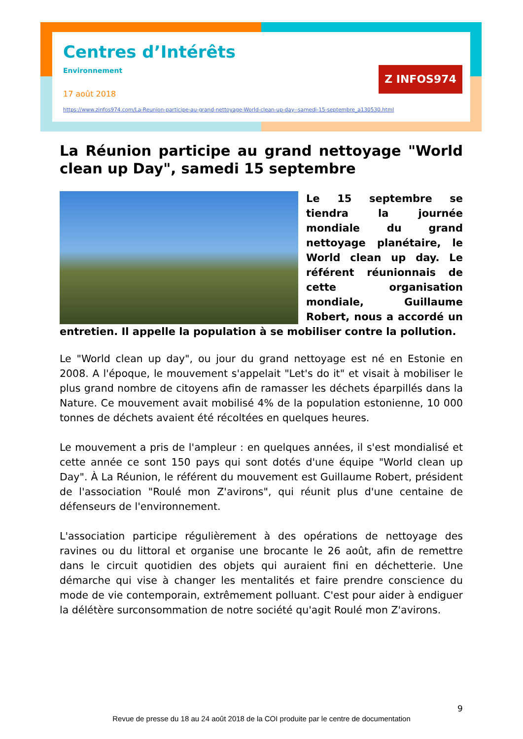Centres d’Intérêts
Environnement
17 août 2018
https://www.zinfos974.com/La-Reunion-participe-au-grand-nettoyage-World-clean-up-day--samedi-15-septembre_a130530.html
Z INFOS974
La Réunion participe au grand nettoyage "World clean up Day", samedi 15 septembre
Le 15 septembre se tiendra la journée mondiale du grand nettoyage planétaire, le World clean up day. Le référent réunionnais de cette organisation mondiale, Guillaume Robert, nous a accordé un entretien. Il appelle la population à se mobiliser contre la pollution.
Le "World clean up day", ou jour du grand nettoyage est né en Estonie en 2008. A l'époque, le mouvement s'appelait "Let's do it" et visait à mobiliser le plus grand nombre de citoyens afin de ramasser les déchets éparpillés dans la Nature. Ce mouvement avait mobilisé 4% de la population estonienne, 10 000 tonnes de déchets avaient été récoltées en quelques heures.
Le mouvement a pris de l'ampleur : en quelques années, il s'est mondialisé et cette année ce sont 150 pays qui sont dotés d'une équipe "World clean up Day". À La Réunion, le référent du mouvement est Guillaume Robert, président de l'association "Roulé mon Z'avirons", qui réunit plus d'une centaine de défenseurs de l'environnement.
L'association participe régulièrement à des opérations de nettoyage des ravines ou du littoral et organise une brocante le 26 août, afin de remettre dans le circuit quotidien des objets qui auraient fini en déchetterie. Une démarche qui vise à changer les mentalités et faire prendre conscience du mode de vie contemporain, extrêmement polluant. C'est pour aider à endiguer la délétère surconsommation de notre société qu'agit Roulé mon Z'avirons.
9
Revue de presse du 18 au 24 août 2018 de la COI produite par le centre de documentation